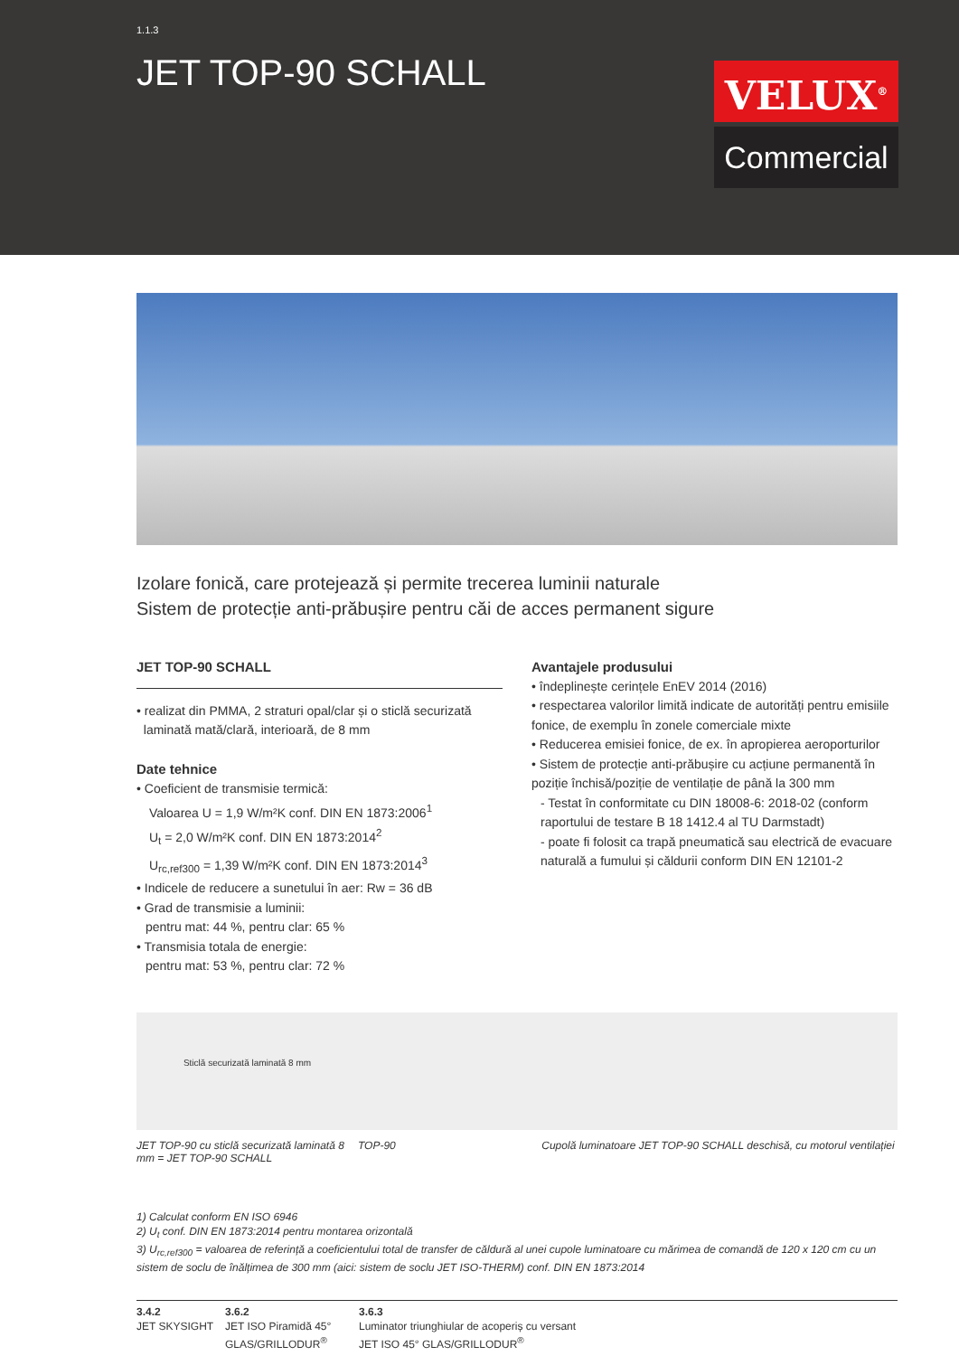1.1.3
JET TOP-90 SCHALL
VELUX<sup>®</sup>
Commercial
Izolare fonică, care protejează și permite trecerea luminii naturale
Sistem de protecție anti-prăbușire pentru căi de acces permanent sigure
JET TOP-90 SCHALL
• realizat din PMMA, 2 straturi opal/clar și o sticlă securizată
laminată mată/clară, interioară, de 8 mm
Date tehnice
• Coeficient de transmisie termică:
Valoarea U = 1,9 W/m²K conf. DIN EN 1873:2006<sup>1</sup>
U<sub>t</sub> = 2,0 W/m²K conf. DIN EN 1873:2014<sup>2</sup>
U<sub>rc,ref300</sub> = 1,39 W/m²K conf. DIN EN 1873:2014<sup>3</sup>
• Indicele de reducere a sunetului în aer: Rw = 36 dB
• Grad de transmisie a luminii:
pentru mat: 44 %, pentru clar: 65 %
• Transmisia totala de energie:
pentru mat: 53 %, pentru clar: 72 %
Avantajele produsului
• îndeplinește cerințele EnEV 2014 (2016)
• respectarea valorilor limită indicate de autorități pentru emisiile fonice, de exemplu în zonele comerciale mixte
• Reducerea emisiei fonice, de ex. în apropierea aeroporturilor
• Sistem de protecție anti-prăbușire cu acțiune permanentă în poziție închisă/poziție de ventilație de până la 300 mm
- Testat în conformitate cu DIN 18008-6: 2018-02 (conform raportului de testare B 18 1412.4 al TU Darmstadt)
- poate fi folosit ca trapă pneumatică sau electrică de evacuare naturală a fumului și căldurii conform DIN EN 12101-2
Sticlă securizată laminată 8 mm
JET TOP-90 cu sticlă securizată laminată 8 mm = JET TOP-90 SCHALL
TOP-90 Cupolă luminatoare JET TOP-90 SCHALL deschisă, cu motorul ventilației
1) Calculat conform EN ISO 6946
2) U<sub>t</sub> conf. DIN EN 1873:2014 pentru montarea orizontală
3) U<sub>rc,ref300</sub> = valoarea de referință a coeficientului total de transfer de căldură al unei cupole luminatoare cu mărimea de comandă de 120 x 120 cm cu un sistem de soclu de înălțimea de 300 mm (aici: sistem de soclu JET ISO-THERM) conf. DIN EN 1873:2014
3.4.2
JET SKYSIGHT
3.6.2
JET ISO Piramidă 45°
GLAS/GRILLODUR<sup>®</sup>
3.6.3
Luminator triunghiular de acoperiș cu versant
JET ISO 45° GLAS/GRILLODUR<sup>®</sup>